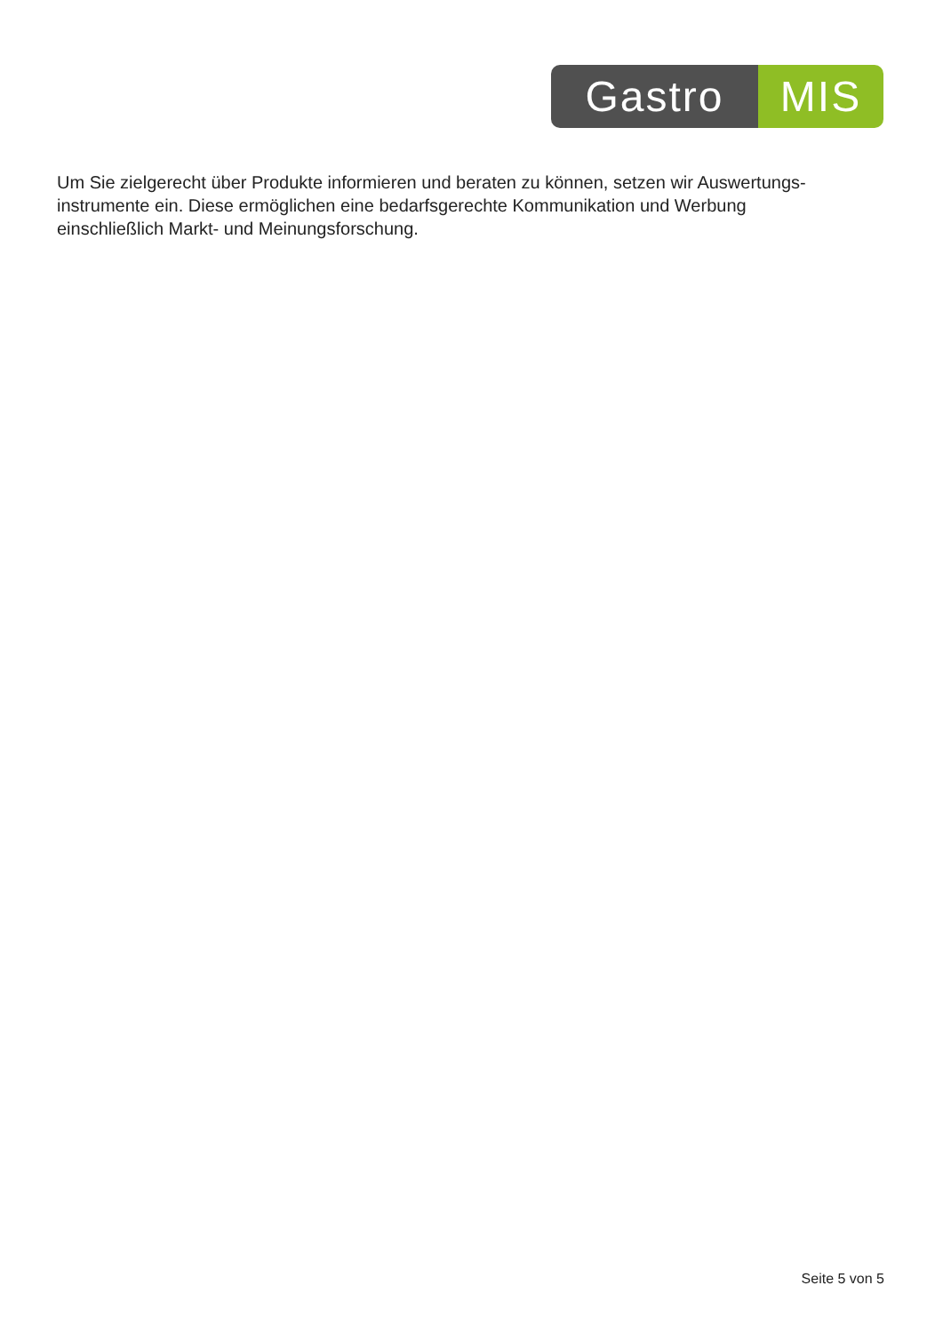Gastro MIS
Um Sie zielgerecht über Produkte informieren und beraten zu können, setzen wir Auswertungs-
instrumente ein. Diese ermöglichen eine bedarfsgerechte Kommunikation und Werbung
einschließlich Markt- und Meinungsforschung.
Seite 5 von 5